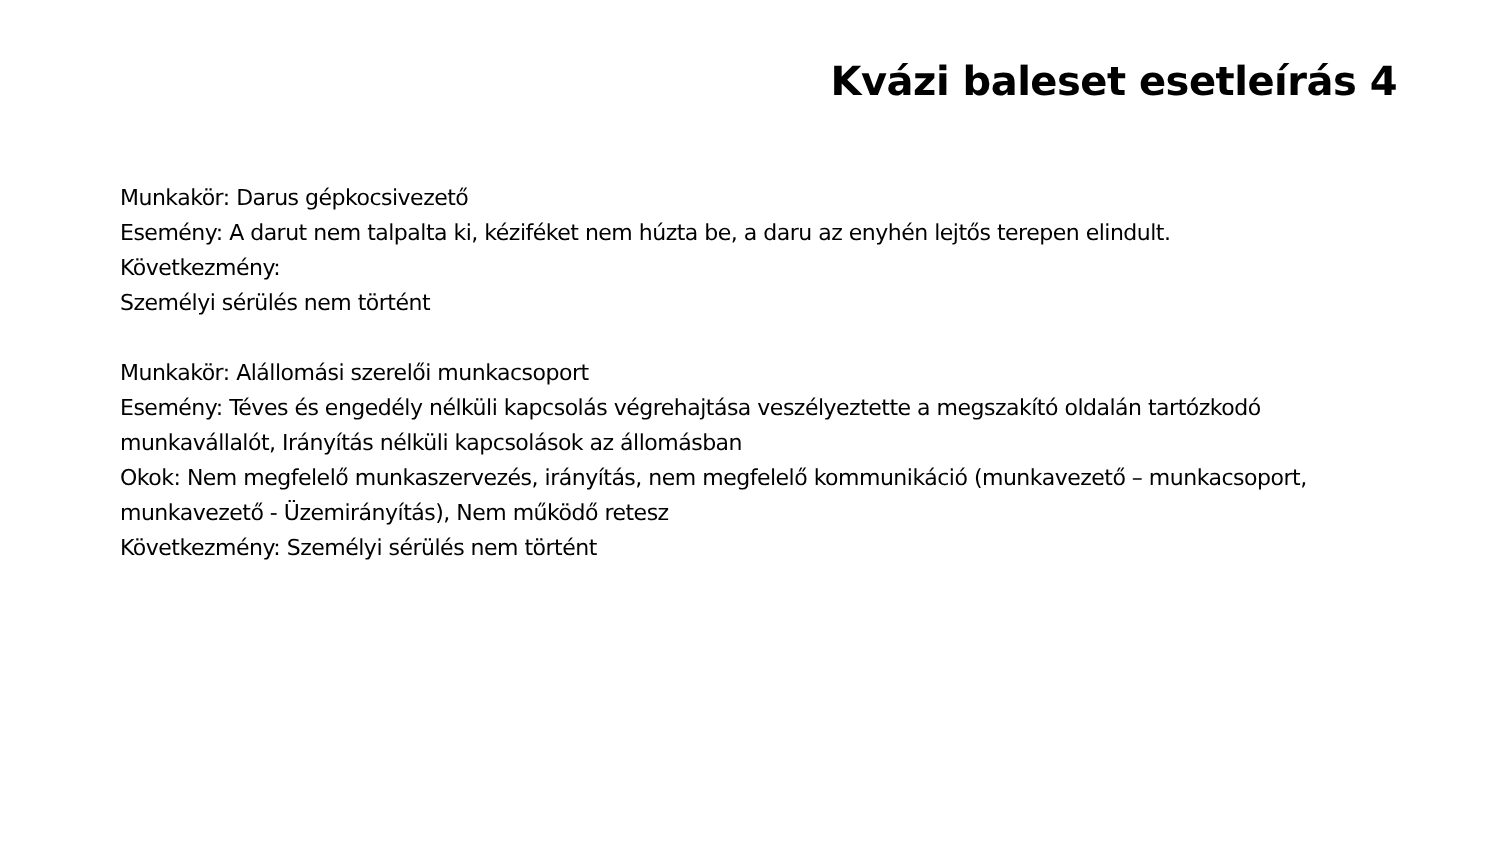Kvázi baleset esetleírás 4
Munkakör: Darus gépkocsivezető
Esemény: A darut nem talpalta ki, kéziféket nem húzta be, a daru az enyhén lejtős terepen elindult.
Következmény:
Személyi sérülés nem történt
Munkakör: Alállomási szerelői munkacsoport
Esemény: Téves és engedély nélküli kapcsolás végrehajtása veszélyeztette a megszakító oldalán tartózkodó munkavállalót, Irányítás nélküli kapcsolások az állomásban
Okok: Nem megfelelő munkaszervezés, irányítás, nem megfelelő kommunikáció (munkavezető – munkacsoport, munkavezető - Üzemirányítás), Nem működő retesz
Következmény: Személyi sérülés nem történt